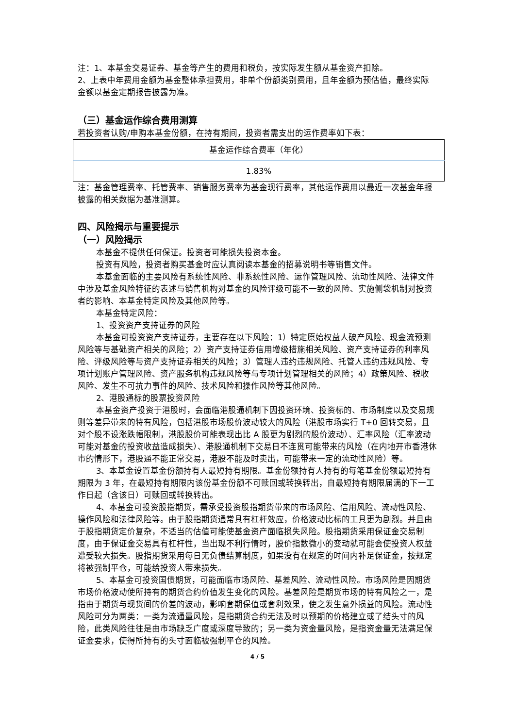注：1、本基金交易证券、基金等产生的费用和税负，按实际发生额从基金资产扣除。
2、上表中年费用金额为基金整体承担费用，非单个份额类别费用，且年金额为预估值，最终实际金额以基金定期报告披露为准。
（三）基金运作综合费用测算
若投资者认购/申购本基金份额，在持有期间，投资者需支出的运作费率如下表：
| 基金运作综合费率（年化） |
| 1.83% |
注：基金管理费率、托管费率、销售服务费率为基金现行费率，其他运作费用以最近一次基金年报披露的相关数据为基准测算。
四、风险揭示与重要提示
（一）风险揭示
本基金不提供任何保证。投资者可能损失投资本金。
投资有风险，投资者购买基金时应认真阅读本基金的招募说明书等销售文件。
本基金面临的主要风险有系统性风险、非系统性风险、运作管理风险、流动性风险、法律文件中涉及基金风险特征的表述与销售机构对基金的风险评级可能不一致的风险、实施侧袋机制对投资者的影响、本基金特定风险及其他风险等。
本基金特定风险：
1、投资资产支持证券的风险
本基金可投资资产支持证券，主要存在以下风险：1）特定原始权益人破产风险、现金流预测风险等与基础资产相关的风险；2）资产支持证券信用增级措施相关风险、资产支持证券的利率风险、评级风险等与资产支持证券相关的风险；3）管理人违约违规风险、托管人违约违规风险、专项计划账户管理风险、资产服务机构违规风险等与专项计划管理相关的风险；4）政策风险、税收风险、发生不可抗力事件的风险、技术风险和操作风险等其他风险。
2、港股通标的股票投资风险
本基金资产投资于港股时，会面临港股通机制下因投资环境、投资标的、市场制度以及交易规则等差异带来的特有风险，包括港股市场股价波动较大的风险（港股市场实行 T+0 回转交易，且对个股不设涨跌幅限制，港股股价可能表现出比 A 股更为剧烈的股价波动）、汇率风险（汇率波动可能对基金的投资收益造成损失）、港股通机制下交易日不连贯可能带来的风险（在内地开市香港休市的情形下，港股通不能正常交易，港股不能及时卖出，可能带来一定的流动性风险）等。
3、本基金设置基金份额持有人最短持有期限。基金份额持有人持有的每笔基金份额最短持有期限为 3 年，在最短持有期限内该份基金份额不可赎回或转换转出，自最短持有期限届满的下一工作日起（含该日）可赎回或转换转出。
4、本基金可投资股指期货，需承受投资股指期货带来的市场风险、信用风险、流动性风险、操作风险和法律风险等。由于股指期货通常具有杠杆效应，价格波动比标的工具更为剧烈。并且由于股指期货定价复杂，不适当的估值可能使基金资产面临损失风险。股指期货采用保证金交易制度，由于保证金交易具有杠杆性，当出现不利行情时，股价指数微小的变动就可能会使投资人权益遭受较大损失。股指期货采用每日无负债结算制度，如果没有在规定的时间内补足保证金，按规定将被强制平仓，可能给投资人带来损失。
5、本基金可投资国债期货，可能面临市场风险、基差风险、流动性风险。市场风险是因期货市场价格波动使所持有的期货合约价值发生变化的风险。基差风险是期货市场的特有风险之一，是指由于期货与现货间的价差的波动，影响套期保值或套利效果，使之发生意外损益的风险。流动性风险可分为两类：一类为流通量风险，是指期货合约无法及时以预期的价格建立或了结头寸的风险，此类风险往往是由市场缺乏广度或深度导致的；另一类为资金量风险，是指资金量无法满足保证金要求，使得所持有的头寸面临被强制平仓的风险。
4 / 5